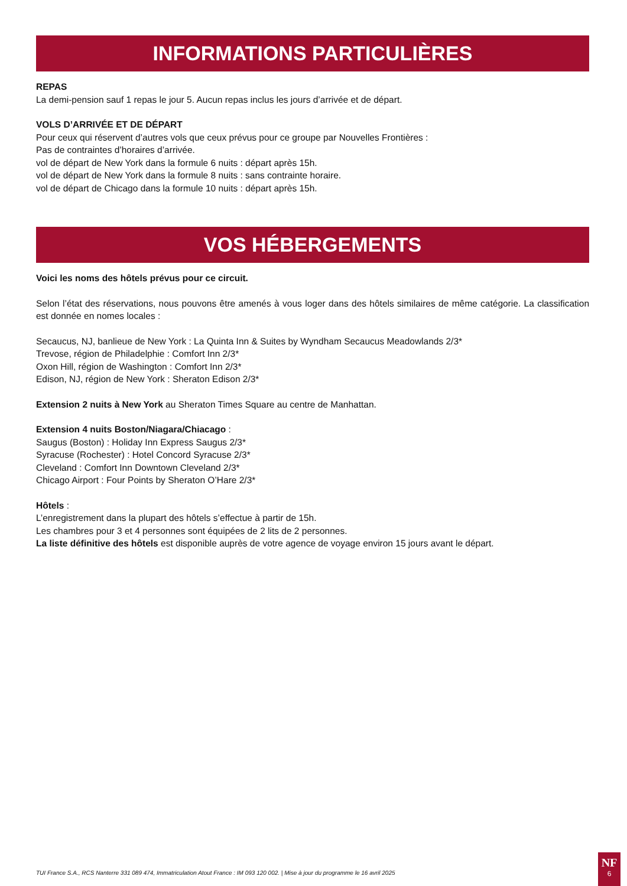INFORMATIONS PARTICULIÈRES
REPAS
La demi-pension sauf 1 repas le jour 5. Aucun repas inclus les jours d’arrivée et de départ.
VOLS D’ARRIVÉE ET DE DÉPART
Pour ceux qui réservent d’autres vols que ceux prévus pour ce groupe par Nouvelles Frontières :
Pas de contraintes d’horaires d’arrivée.
vol de départ de New York dans la formule 6 nuits : départ après 15h.
vol de départ de New York dans la formule 8 nuits : sans contrainte horaire.
vol de départ de Chicago dans la formule 10 nuits : départ après 15h.
VOS HÉBERGEMENTS
Voici les noms des hôtels prévus pour ce circuit.
Selon l’état des réservations, nous pouvons être amenés à vous loger dans des hôtels similaires de même catégorie. La classification est donnée en nomes locales :
Secaucus, NJ, banlieue de New York : La Quinta Inn & Suites by Wyndham Secaucus Meadowlands 2/3*
Trevose, région de Philadelphie : Comfort Inn 2/3*
Oxon Hill, région de Washington : Comfort Inn 2/3*
Edison, NJ, région de New York : Sheraton Edison 2/3*
Extension 2 nuits à New York au Sheraton Times Square au centre de Manhattan.
Extension 4 nuits Boston/Niagara/Chiacago :
Saugus (Boston) : Holiday Inn Express Saugus 2/3*
Syracuse (Rochester) : Hotel Concord Syracuse 2/3*
Cleveland : Comfort Inn Downtown Cleveland 2/3*
Chicago Airport : Four Points by Sheraton O’Hare 2/3*
Hôtels :
L’enregistrement dans la plupart des hôtels s’effectue à partir de 15h.
Les chambres pour 3 et 4 personnes sont équipées de 2 lits de 2 personnes.
La liste définitive des hôtels est disponible auprès de votre agence de voyage environ 15 jours avant le départ.
TUI France S.A., RCS Nanterre 331 089 474, Immatriculation Atout France : IM 093 120 002. | Mise à jour du programme le 16 avril 2025
NF
6